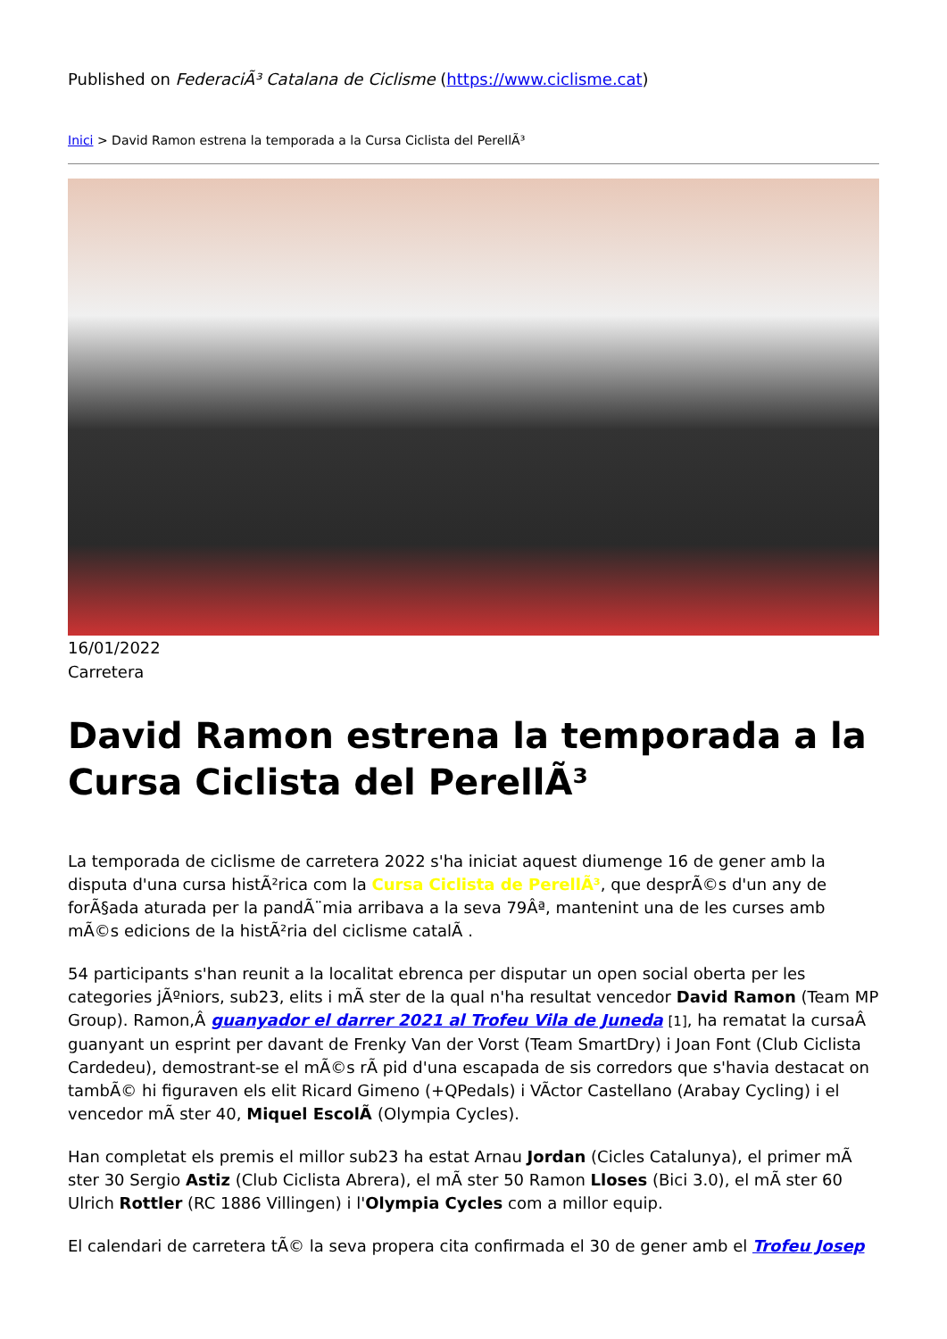Published on FederaciÃ³ Catalana de Ciclisme (https://www.ciclisme.cat)
Inici > David Ramon estrena la temporada a la Cursa Ciclista del PerellÃ³
16/01/2022
Carretera
David Ramon estrena la temporada a la Cursa Ciclista del PerellÃ³
La temporada de ciclisme de carretera 2022 s'ha iniciat aquest diumenge 16 de gener amb la disputa d'una cursa histÃ²rica com la Cursa Ciclista de PerellÃ³, que desprÃ©s d'un any de forÃ§ada aturada per la pandÃ¨mia arribava a la seva 79Âª, mantenint una de les curses amb mÃ©s edicions de la histÃ²ria del ciclisme catalÃ .
54 participants s'han reunit a la localitat ebrenca per disputar un open social oberta per les categories jÃºniors, sub23, elits i mÃ ster de la qual n'ha resultat vencedor David Ramon (Team MP Group). Ramon,Â guanyador el darrer 2021 al Trofeu Vila de Juneda [1], ha rematat la cursaÂ guanyant un esprint per davant de Frenky Van der Vorst (Team SmartDry) i Joan Font (Club Ciclista Cardedeu), demostrant-se el mÃ©s rÃ pid d'una escapada de sis corredors que s'havia destacat on tambÃ© hi figuraven els elit Ricard Gimeno (+QPedals) i VÃctor Castellano (Arabay Cycling) i el vencedor mÃ ster 40, Miquel EscolÃ (Olympia Cycles).
Han completat els premis el millor sub23 ha estat Arnau Jordan (Cicles Catalunya), el primer mÃ ster 30 Sergio Astiz (Club Ciclista Abrera), el mÃ ster 50 Ramon Lloses (Bici 3.0), el mÃ ster 60 Ulrich Rottler (RC 1886 Villingen) i l'Olympia Cycles com a millor equip.
El calendari de carretera tÃ© la seva propera cita confirmada el 30 de gener amb el Trofeu Josep